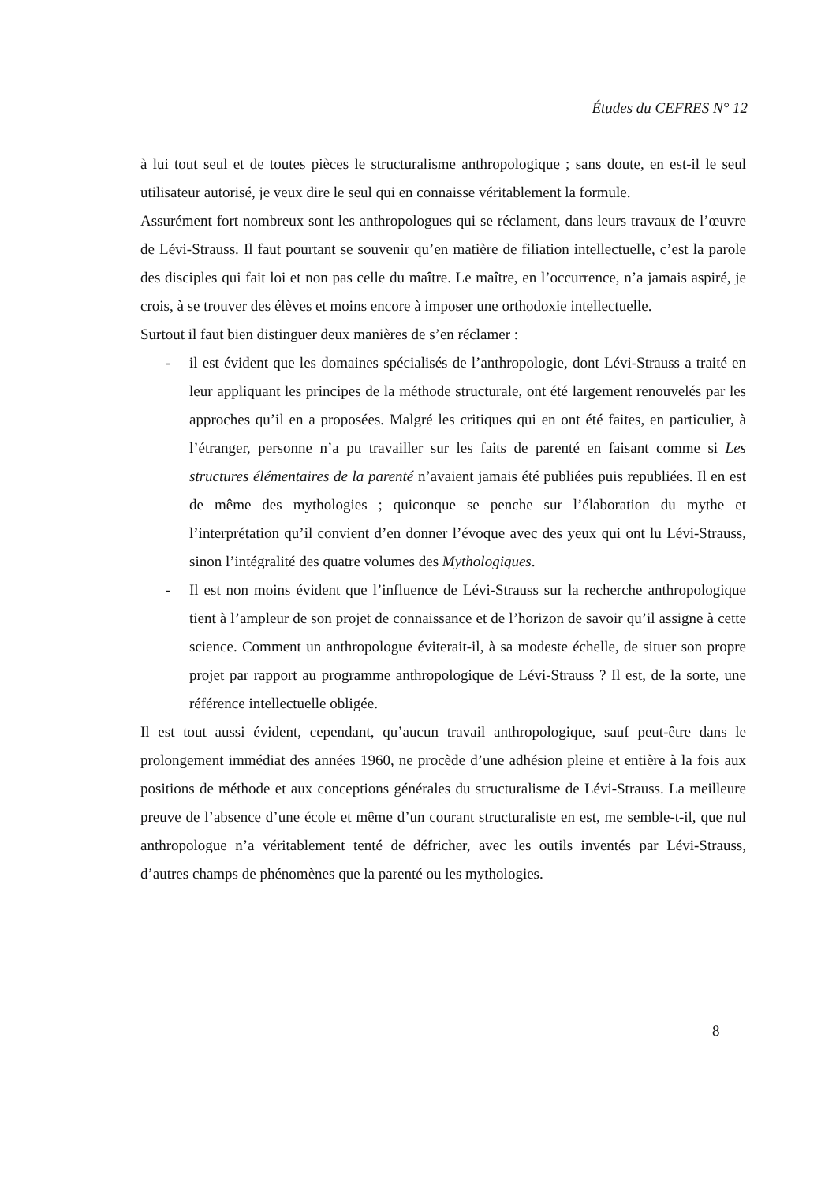Études du CEFRES N° 12
à lui tout seul et de toutes pièces le structuralisme anthropologique ; sans doute, en est-il le seul utilisateur autorisé, je veux dire le seul qui en connaisse véritablement la formule.
Assurément fort nombreux sont les anthropologues qui se réclament, dans leurs travaux de l’œuvre de Lévi-Strauss. Il faut pourtant se souvenir qu’en matière de filiation intellectuelle, c’est la parole des disciples qui fait loi et non pas celle du maître. Le maître, en l’occurrence, n’a jamais aspiré, je crois, à se trouver des élèves et moins encore à imposer une orthodoxie intellectuelle.
Surtout il faut bien distinguer deux manières de s’en réclamer :
- il est évident que les domaines spécialisés de l’anthropologie, dont Lévi-Strauss a traité en leur appliquant les principes de la méthode structurale, ont été largement renouvelés par les approches qu’il en a proposées. Malgré les critiques qui en ont été faites, en particulier, à l’étranger, personne n’a pu travailler sur les faits de parenté en faisant comme si Les structures élémentaires de la parenté n’avaient jamais été publiées puis republiées. Il en est de même des mythologies ; quiconque se penche sur l’élaboration du mythe et l’interprétation qu’il convient d’en donner l’évoque avec des yeux qui ont lu Lévi-Strauss, sinon l’intégralité des quatre volumes des Mythologiques.
- Il est non moins évident que l’influence de Lévi-Strauss sur la recherche anthropologique tient à l’ampleur de son projet de connaissance et de l’horizon de savoir qu’il assigne à cette science. Comment un anthropologue éviterait-il, à sa modeste échelle, de situer son propre projet par rapport au programme anthropologique de Lévi-Strauss ? Il est, de la sorte, une référence intellectuelle obligée.
Il est tout aussi évident, cependant, qu’aucun travail anthropologique, sauf peut-être dans le prolongement immédiat des années 1960, ne procède d’une adhésion pleine et entière à la fois aux positions de méthode et aux conceptions générales du structuralisme de Lévi-Strauss. La meilleure preuve de l’absence d’une école et même d’un courant structuraliste en est, me semble-t-il, que nul anthropologue n’a véritablement tenté de défricher, avec les outils inventés par Lévi-Strauss, d’autres champs de phénomènes que la parenté ou les mythologies.
8